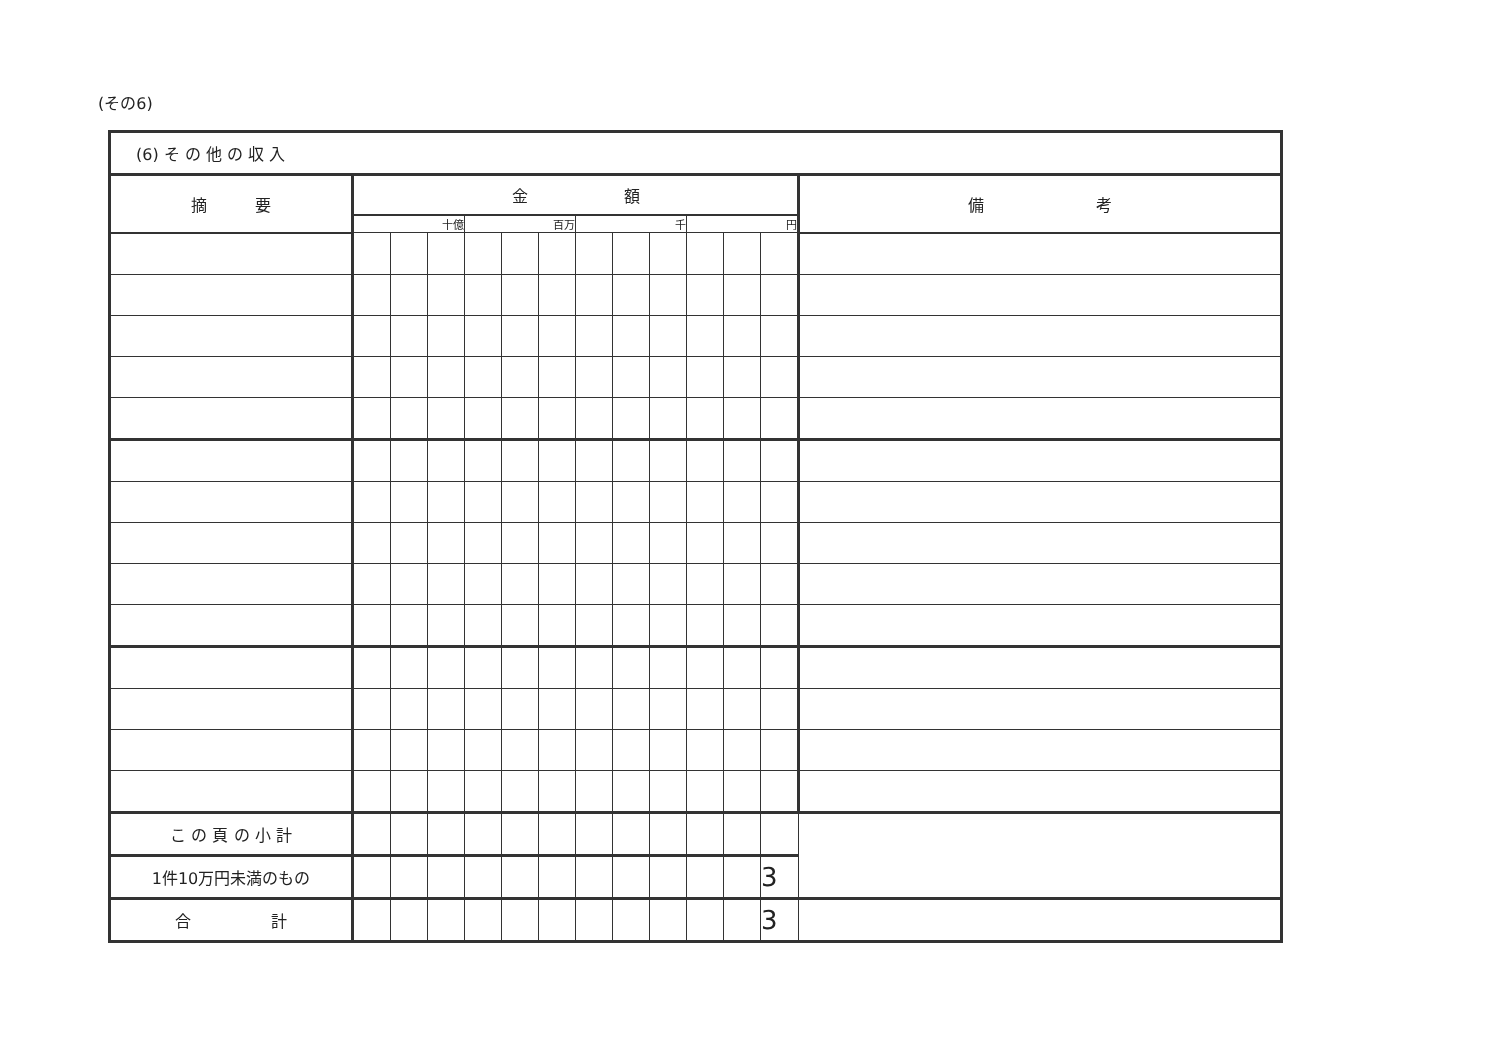(その6)
| (6) そ の 他 の 収 入 | | | | | | | | | | | | | |
| 摘 要 | 金 額 | | | | | | | | | | | | 備 考 |
| | 十億 | | | 百万 | | | 千 | | | 円 | | | |
| こ の 頁 の 小 計 | | | | | | | | | | | | | |
| 1件10万円未満のもの | | | | | | | | | | | | 3 | |
| 合 計 | | | | | | | | | | | | 3 | |